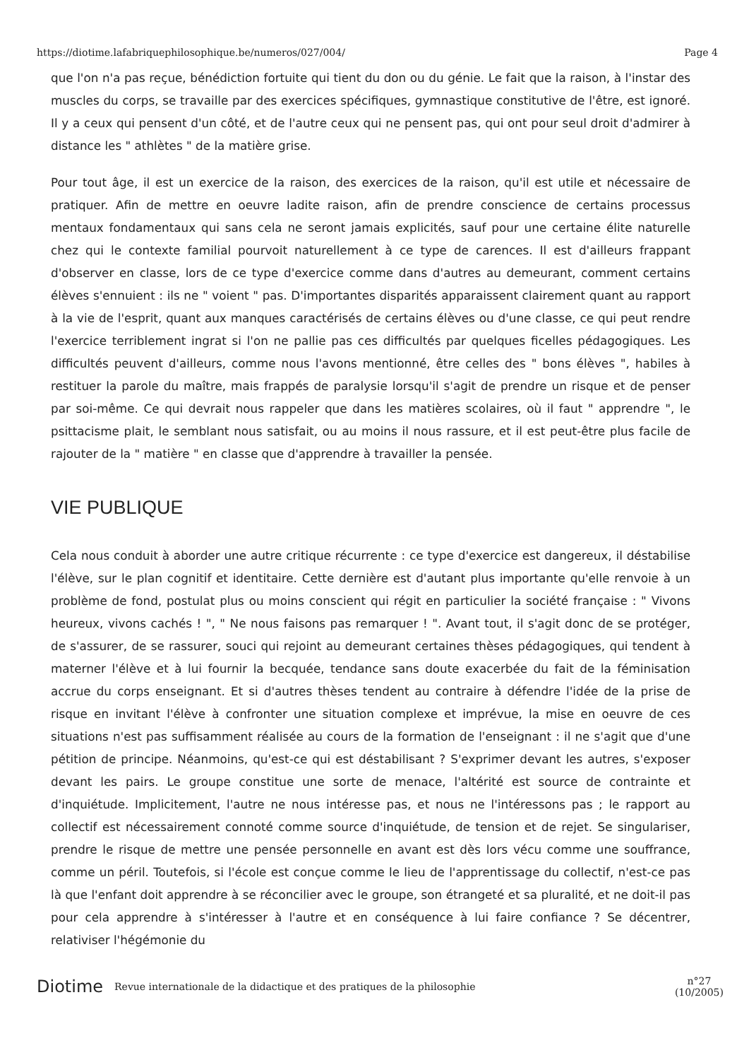https://diotime.lafabriquephilosophique.be/numeros/027/004/ Page 4
que l'on n'a pas reçue, bénédiction fortuite qui tient du don ou du génie. Le fait que la raison, à l'instar des muscles du corps, se travaille par des exercices spécifiques, gymnastique constitutive de l'être, est ignoré. Il y a ceux qui pensent d'un côté, et de l'autre ceux qui ne pensent pas, qui ont pour seul droit d'admirer à distance les " athlètes " de la matière grise.
Pour tout âge, il est un exercice de la raison, des exercices de la raison, qu'il est utile et nécessaire de pratiquer. Afin de mettre en oeuvre ladite raison, afin de prendre conscience de certains processus mentaux fondamentaux qui sans cela ne seront jamais explicités, sauf pour une certaine élite naturelle chez qui le contexte familial pourvoit naturellement à ce type de carences. Il est d'ailleurs frappant d'observer en classe, lors de ce type d'exercice comme dans d'autres au demeurant, comment certains élèves s'ennuient : ils ne " voient " pas. D'importantes disparités apparaissent clairement quant au rapport à la vie de l'esprit, quant aux manques caractérisés de certains élèves ou d'une classe, ce qui peut rendre l'exercice terriblement ingrat si l'on ne pallie pas ces difficultés par quelques ficelles pédagogiques. Les difficultés peuvent d'ailleurs, comme nous l'avons mentionné, être celles des " bons élèves ", habiles à restituer la parole du maître, mais frappés de paralysie lorsqu'il s'agit de prendre un risque et de penser par soi-même. Ce qui devrait nous rappeler que dans les matières scolaires, où il faut " apprendre ", le psittacisme plait, le semblant nous satisfait, ou au moins il nous rassure, et il est peut-être plus facile de rajouter de la " matière " en classe que d'apprendre à travailler la pensée.
VIE PUBLIQUE
Cela nous conduit à aborder une autre critique récurrente : ce type d'exercice est dangereux, il déstabilise l'élève, sur le plan cognitif et identitaire. Cette dernière est d'autant plus importante qu'elle renvoie à un problème de fond, postulat plus ou moins conscient qui régit en particulier la société française : " Vivons heureux, vivons cachés ! ", " Ne nous faisons pas remarquer ! ". Avant tout, il s'agit donc de se protéger, de s'assurer, de se rassurer, souci qui rejoint au demeurant certaines thèses pédagogiques, qui tendent à materner l'élève et à lui fournir la becquée, tendance sans doute exacerbée du fait de la féminisation accrue du corps enseignant. Et si d'autres thèses tendent au contraire à défendre l'idée de la prise de risque en invitant l'élève à confronter une situation complexe et imprévue, la mise en oeuvre de ces situations n'est pas suffisamment réalisée au cours de la formation de l'enseignant : il ne s'agit que d'une pétition de principe. Néanmoins, qu'est-ce qui est déstabilisant ? S'exprimer devant les autres, s'exposer devant les pairs. Le groupe constitue une sorte de menace, l'altérité est source de contrainte et d'inquiétude. Implicitement, l'autre ne nous intéresse pas, et nous ne l'intéressons pas ; le rapport au collectif est nécessairement connoté comme source d'inquiétude, de tension et de rejet. Se singulariser, prendre le risque de mettre une pensée personnelle en avant est dès lors vécu comme une souffrance, comme un péril. Toutefois, si l'école est conçue comme le lieu de l'apprentissage du collectif, n'est-ce pas là que l'enfant doit apprendre à se réconcilier avec le groupe, son étrangeté et sa pluralité, et ne doit-il pas pour cela apprendre à s'intéresser à l'autre et en conséquence à lui faire confiance ? Se décentrer, relativiser l'hégémonie du
Diotime Revue internationale de la didactique et des pratiques de la philosophie n°27
(10/2005)